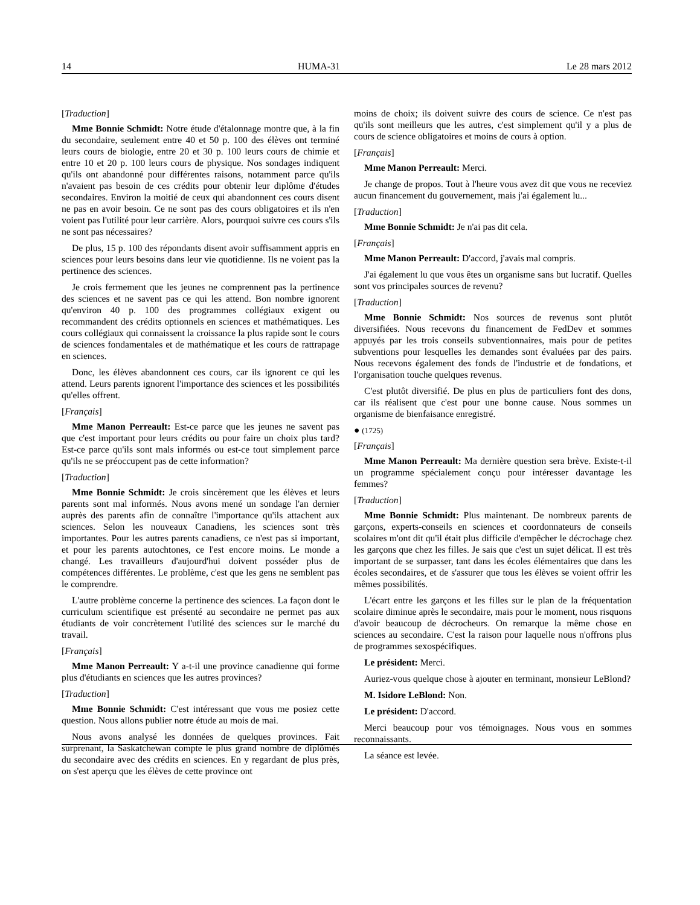14 HUMA-31 Le 28 mars 2012
[Traduction]
Mme Bonnie Schmidt: Notre étude d'étalonnage montre que, à la fin du secondaire, seulement entre 40 et 50 p. 100 des élèves ont terminé leurs cours de biologie, entre 20 et 30 p. 100 leurs cours de chimie et entre 10 et 20 p. 100 leurs cours de physique. Nos sondages indiquent qu'ils ont abandonné pour différentes raisons, notamment parce qu'ils n'avaient pas besoin de ces crédits pour obtenir leur diplôme d'études secondaires. Environ la moitié de ceux qui abandonnent ces cours disent ne pas en avoir besoin. Ce ne sont pas des cours obligatoires et ils n'en voient pas l'utilité pour leur carrière. Alors, pourquoi suivre ces cours s'ils ne sont pas nécessaires?
De plus, 15 p. 100 des répondants disent avoir suffisamment appris en sciences pour leurs besoins dans leur vie quotidienne. Ils ne voient pas la pertinence des sciences.
Je crois fermement que les jeunes ne comprennent pas la pertinence des sciences et ne savent pas ce qui les attend. Bon nombre ignorent qu'environ 40 p. 100 des programmes collégiaux exigent ou recommandent des crédits optionnels en sciences et mathématiques. Les cours collégiaux qui connaissent la croissance la plus rapide sont le cours de sciences fondamentales et de mathématique et les cours de rattrapage en sciences.
Donc, les élèves abandonnent ces cours, car ils ignorent ce qui les attend. Leurs parents ignorent l'importance des sciences et les possibilités qu'elles offrent.
[Français]
Mme Manon Perreault: Est-ce parce que les jeunes ne savent pas que c'est important pour leurs crédits ou pour faire un choix plus tard? Est-ce parce qu'ils sont mals informés ou est-ce tout simplement parce qu'ils ne se préoccupent pas de cette information?
[Traduction]
Mme Bonnie Schmidt: Je crois sincèrement que les élèves et leurs parents sont mal informés. Nous avons mené un sondage l'an dernier auprès des parents afin de connaître l'importance qu'ils attachent aux sciences. Selon les nouveaux Canadiens, les sciences sont très importantes. Pour les autres parents canadiens, ce n'est pas si important, et pour les parents autochtones, ce l'est encore moins. Le monde a changé. Les travailleurs d'aujourd'hui doivent posséder plus de compétences différentes. Le problème, c'est que les gens ne semblent pas le comprendre.
L'autre problème concerne la pertinence des sciences. La façon dont le curriculum scientifique est présenté au secondaire ne permet pas aux étudiants de voir concrètement l'utilité des sciences sur le marché du travail.
[Français]
Mme Manon Perreault: Y a-t-il une province canadienne qui forme plus d'étudiants en sciences que les autres provinces?
[Traduction]
Mme Bonnie Schmidt: C'est intéressant que vous me posiez cette question. Nous allons publier notre étude au mois de mai.
Nous avons analysé les données de quelques provinces. Fait surprenant, la Saskatchewan compte le plus grand nombre de diplômés du secondaire avec des crédits en sciences. En y regardant de plus près, on s'est aperçu que les élèves de cette province ont
moins de choix; ils doivent suivre des cours de science. Ce n'est pas qu'ils sont meilleurs que les autres, c'est simplement qu'il y a plus de cours de science obligatoires et moins de cours à option.
[Français]
Mme Manon Perreault: Merci.
Je change de propos. Tout à l'heure vous avez dit que vous ne receviez aucun financement du gouvernement, mais j'ai également lu...
[Traduction]
Mme Bonnie Schmidt: Je n'ai pas dit cela.
[Français]
Mme Manon Perreault: D'accord, j'avais mal compris.
J'ai également lu que vous êtes un organisme sans but lucratif. Quelles sont vos principales sources de revenu?
[Traduction]
Mme Bonnie Schmidt: Nos sources de revenus sont plutôt diversifiées. Nous recevons du financement de FedDev et sommes appuyés par les trois conseils subventionnaires, mais pour de petites subventions pour lesquelles les demandes sont évaluées par des pairs. Nous recevons également des fonds de l'industrie et de fondations, et l'organisation touche quelques revenus.
C'est plutôt diversifié. De plus en plus de particuliers font des dons, car ils réalisent que c'est pour une bonne cause. Nous sommes un organisme de bienfaisance enregistré.
● (1725)
[Français]
Mme Manon Perreault: Ma dernière question sera brève. Existe-t-il un programme spécialement conçu pour intéresser davantage les femmes?
[Traduction]
Mme Bonnie Schmidt: Plus maintenant. De nombreux parents de garçons, experts-conseils en sciences et coordonnateurs de conseils scolaires m'ont dit qu'il était plus difficile d'empêcher le décrochage chez les garçons que chez les filles. Je sais que c'est un sujet délicat. Il est très important de se surpasser, tant dans les écoles élémentaires que dans les écoles secondaires, et de s'assurer que tous les élèves se voient offrir les mêmes possibilités.
L'écart entre les garçons et les filles sur le plan de la fréquentation scolaire diminue après le secondaire, mais pour le moment, nous risquons d'avoir beaucoup de décrocheurs. On remarque la même chose en sciences au secondaire. C'est la raison pour laquelle nous n'offrons plus de programmes sexospécifiques.
Le président: Merci.
Auriez-vous quelque chose à ajouter en terminant, monsieur LeBlond?
M. Isidore LeBlond: Non.
Le président: D'accord.
Merci beaucoup pour vos témoignages. Nous vous en sommes reconnaissants.
La séance est levée.